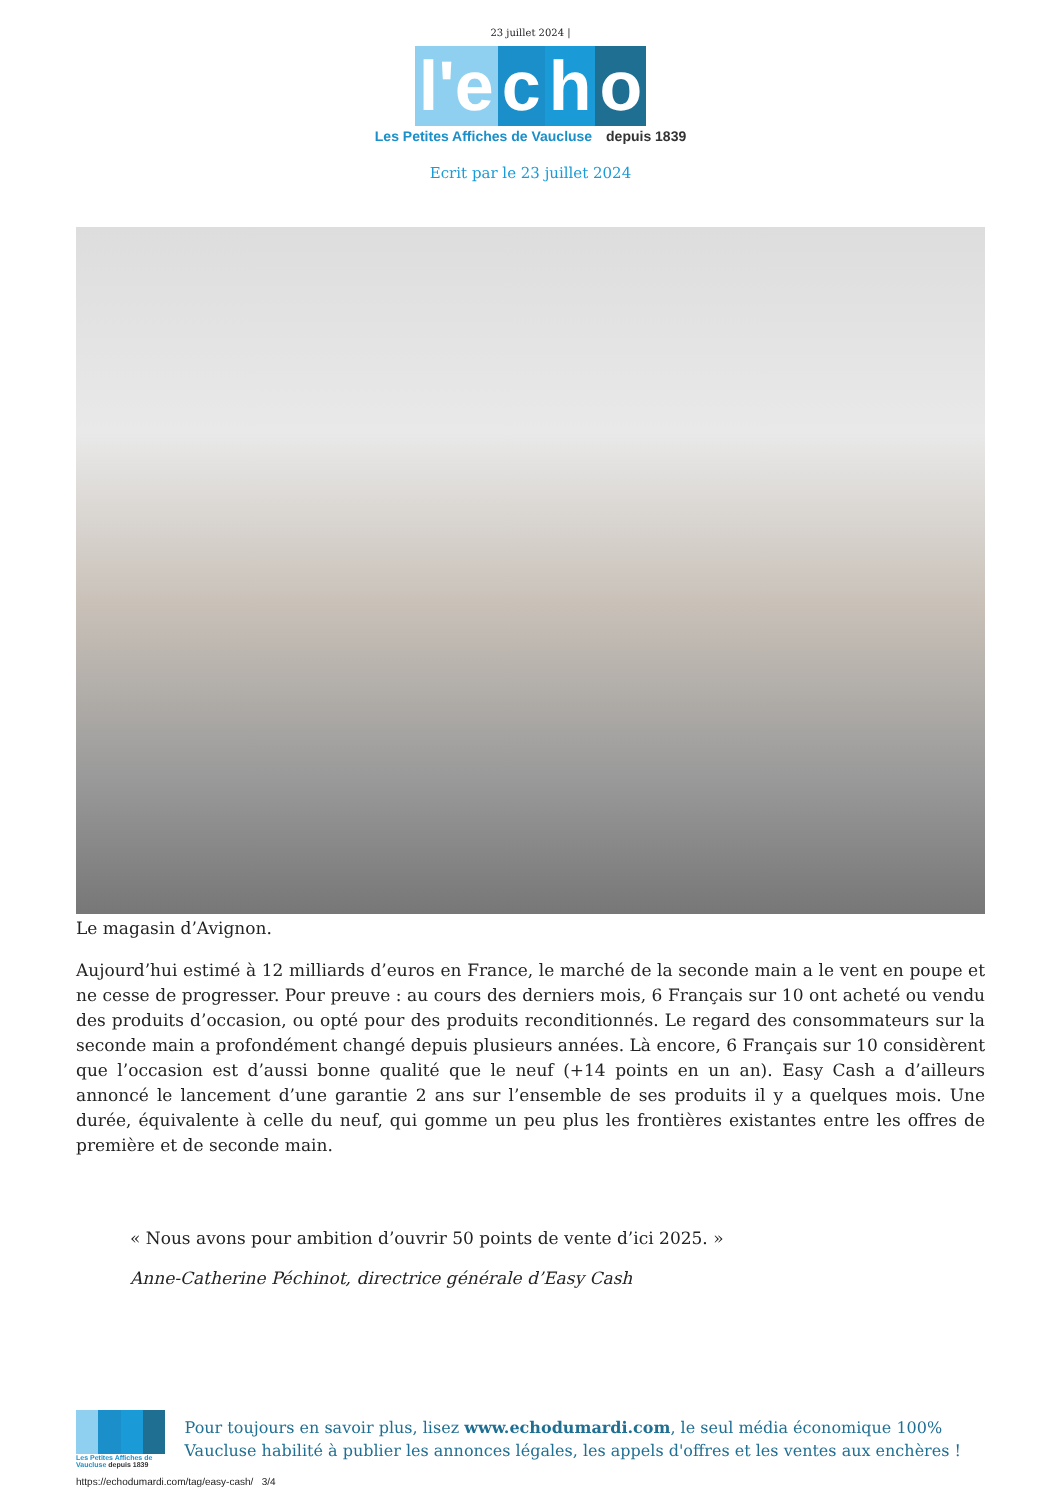23 juillet 2024 |
l'e c h o
Les Petites Affiches de Vaucluse depuis 1839
Ecrit par le 23 juillet 2024
Le magasin d’Avignon.
Aujourd’hui estimé à 12 milliards d’euros en France, le marché de la seconde main a le vent en poupe et ne cesse de progresser. Pour preuve : au cours des derniers mois, 6 Français sur 10 ont acheté ou vendu des produits d’occasion, ou opté pour des produits reconditionnés. Le regard des consommateurs sur la seconde main a profondément changé depuis plusieurs années. Là encore, 6 Français sur 10 considèrent que l’occasion est d’aussi bonne qualité que le neuf (+14 points en un an). Easy Cash a d’ailleurs annoncé le lancement d’une garantie 2 ans sur l’ensemble de ses produits il y a quelques mois. Une durée, équivalente à celle du neuf, qui gomme un peu plus les frontières existantes entre les offres de première et de seconde main.
« Nous avons pour ambition d’ouvrir 50 points de vente d’ici 2025. »
Anne-Catherine Péchinot, directrice générale d’Easy Cash
Les Petites Affiches de Vaucluse depuis 1839
Pour toujours en savoir plus, lisez www.echodumardi.com, le seul média économique 100% Vaucluse habilité à publier les annonces légales, les appels d'offres et les ventes aux enchères !
https://echodumardi.com/tag/easy-cash/ 3/4